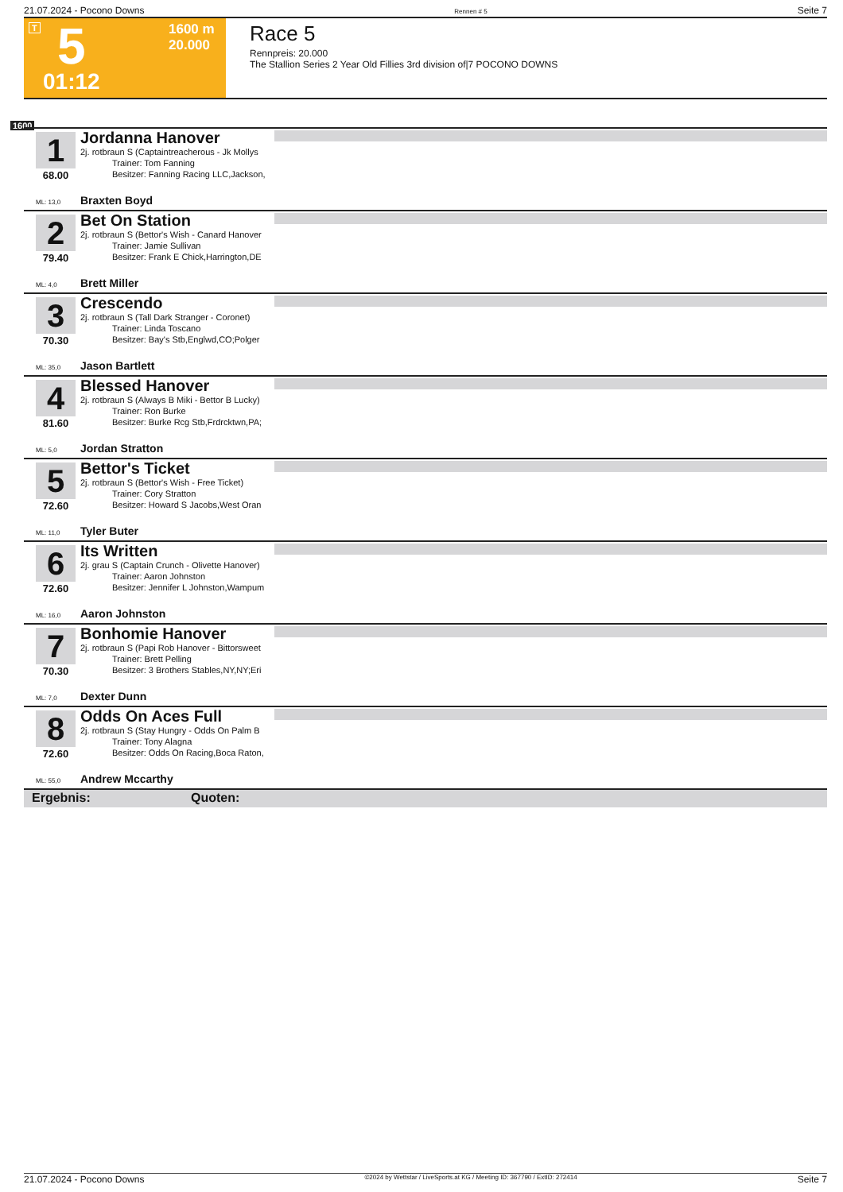21.07.2024 - Pocono Downs Rennen # 5 Seite 7
T 5 1600 m
20.000
01:12
Race 5
Rennpreis: 20.000
The Stallion Series 2 Year Old Fillies 3rd division of|7 POCONO DOWNS
1600
1
68.00
ML: 13,0
Jordanna Hanover
2j. rotbraun S (Captaintreacherous - Jk Mollys
Trainer: Tom Fanning
Besitzer: Fanning Racing LLC,Jackson,
Braxten Boyd
2
79.40
ML: 4,0
Bet On Station
2j. rotbraun S (Bettor's Wish - Canard Hanover
Trainer: Jamie Sullivan
Besitzer: Frank E Chick,Harrington,DE
Brett Miller
3
70.30
ML: 35,0
Crescendo
2j. rotbraun S (Tall Dark Stranger - Coronet)
Trainer: Linda Toscano
Besitzer: Bay's Stb,Englwd,CO;Polger
Jason Bartlett
4
81.60
ML: 5,0
Blessed Hanover
2j. rotbraun S (Always B Miki - Bettor B Lucky)
Trainer: Ron Burke
Besitzer: Burke Rcg Stb,Frdrcktwn,PA;
Jordan Stratton
5
72.60
ML: 11,0
Bettor's Ticket
2j. rotbraun S (Bettor's Wish - Free Ticket)
Trainer: Cory Stratton
Besitzer: Howard S Jacobs,West Oran
Tyler Buter
6
72.60
ML: 16,0
Its Written
2j. grau S (Captain Crunch - Olivette Hanover)
Trainer: Aaron Johnston
Besitzer: Jennifer L Johnston,Wampum
Aaron Johnston
7
70.30
ML: 7,0
Bonhomie Hanover
2j. rotbraun S (Papi Rob Hanover - Bittorsweet
Trainer: Brett Pelling
Besitzer: 3 Brothers Stables,NY,NY;Eri
Dexter Dunn
8
72.60
ML: 55,0
Odds On Aces Full
2j. rotbraun S (Stay Hungry - Odds On Palm B
Trainer: Tony Alagna
Besitzer: Odds On Racing,Boca Raton,
Andrew Mccarthy
Ergebnis: Quoten:
21.07.2024 - Pocono Downs ©2024 by Wettstar / LiveSports.at KG / Meeting ID: 367790 / ExtID: 272414 Seite 7